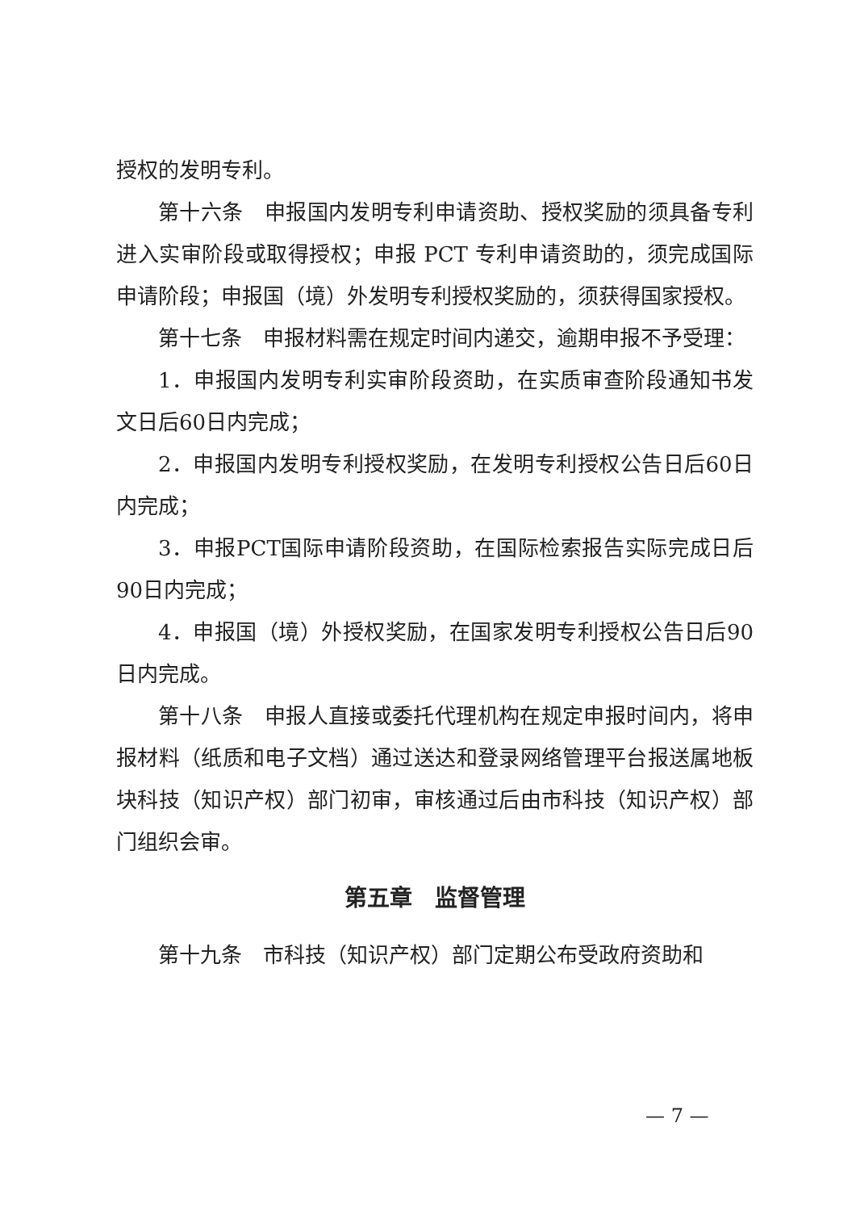授权的发明专利。
第十六条　申报国内发明专利申请资助、授权奖励的须具备专利进入实审阶段或取得授权；申报 PCT 专利申请资助的，须完成国际申请阶段；申报国（境）外发明专利授权奖励的，须获得国家授权。
第十七条　申报材料需在规定时间内递交，逾期申报不予受理：
1．申报国内发明专利实审阶段资助，在实质审查阶段通知书发文日后60日内完成；
2．申报国内发明专利授权奖励，在发明专利授权公告日后60日内完成；
3．申报PCT国际申请阶段资助，在国际检索报告实际完成日后90日内完成；
4．申报国（境）外授权奖励，在国家发明专利授权公告日后90日内完成。
第十八条　申报人直接或委托代理机构在规定申报时间内，将申报材料（纸质和电子文档）通过送达和登录网络管理平台报送属地板块科技（知识产权）部门初审，审核通过后由市科技（知识产权）部门组织会审。
第五章　监督管理
第十九条　市科技（知识产权）部门定期公布受政府资助和
— 7 —